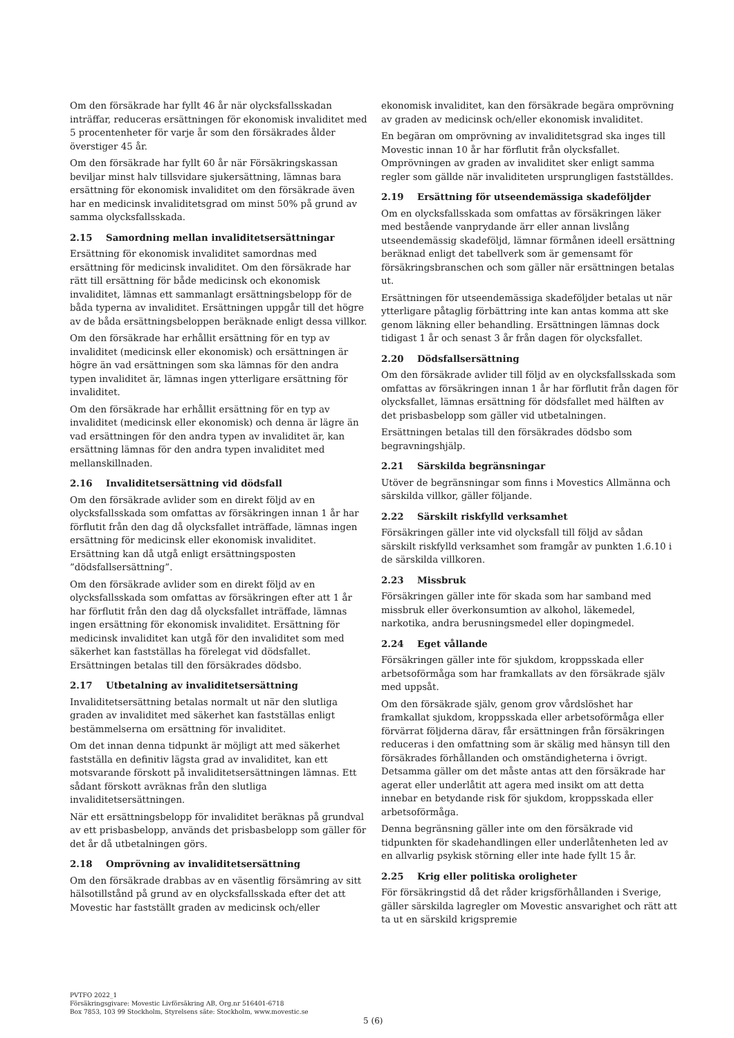Om den försäkrade har fyllt 46 år när olycksfallsskadan inträffar, reduceras ersättningen för ekonomisk invaliditet med 5 procentenheter för varje år som den försäkrades ålder överstiger 45 år.
Om den försäkrade har fyllt 60 år när Försäkringskassan beviljar minst halv tillsvidare sjukersättning, lämnas bara ersättning för ekonomisk invaliditet om den försäkrade även har en medicinsk invaliditetsgrad om minst 50% på grund av samma olycksfallsskada.
2.15 Samordning mellan invaliditetsersättningar
Ersättning för ekonomisk invaliditet samordnas med ersättning för medicinsk invaliditet. Om den försäkrade har rätt till ersättning för både medicinsk och ekonomisk invaliditet, lämnas ett sammanlagt ersättningsbelopp för de båda typerna av invaliditet. Ersättningen uppgår till det högre av de båda ersättningsbeloppen beräknade enligt dessa villkor.
Om den försäkrade har erhållit ersättning för en typ av invaliditet (medicinsk eller ekonomisk) och ersättningen är högre än vad ersättningen som ska lämnas för den andra typen invaliditet är, lämnas ingen ytterligare ersättning för invaliditet.
Om den försäkrade har erhållit ersättning för en typ av invaliditet (medicinsk eller ekonomisk) och denna är lägre än vad ersättningen för den andra typen av invaliditet är, kan ersättning lämnas för den andra typen invaliditet med mellanskillnaden.
2.16 Invaliditetsersättning vid dödsfall
Om den försäkrade avlider som en direkt följd av en olycksfallsskada som omfattas av försäkringen innan 1 år har förflutit från den dag då olycksfallet inträffade, lämnas ingen ersättning för medicinsk eller ekonomisk invaliditet. Ersättning kan då utgå enligt ersättningsposten ”dödsfallsersättning”.
Om den försäkrade avlider som en direkt följd av en olycksfallsskada som omfattas av försäkringen efter att 1 år har förflutit från den dag då olycksfallet inträffade, lämnas ingen ersättning för ekonomisk invaliditet. Ersättning för medicinsk invaliditet kan utgå för den invaliditet som med säkerhet kan fastställas ha förelegat vid dödsfallet. Ersättningen betalas till den försäkrades dödsbo.
2.17 Utbetalning av invaliditetsersättning
Invaliditetsersättning betalas normalt ut när den slutliga graden av invaliditet med säkerhet kan fastställas enligt bestämmelserna om ersättning för invaliditet.
Om det innan denna tidpunkt är möjligt att med säkerhet fastställa en definitiv lägsta grad av invaliditet, kan ett motsvarande förskott på invaliditetsersättningen lämnas. Ett sådant förskott avräknas från den slutliga invaliditetsersättningen.
När ett ersättningsbelopp för invaliditet beräknas på grundval av ett prisbasbelopp, används det prisbasbelopp som gäller för det år då utbetalningen görs.
2.18 Omprövning av invaliditetsersättning
Om den försäkrade drabbas av en väsentlig försämring av sitt hälsotillstånd på grund av en olycksfallsskada efter det att Movestic har fastställt graden av medicinsk och/eller
ekonomisk invaliditet, kan den försäkrade begära omprövning av graden av medicinsk och/eller ekonomisk invaliditet.
En begäran om omprövning av invaliditetsgrad ska inges till Movestic innan 10 år har förflutit från olycksfallet. Omprövningen av graden av invaliditet sker enligt samma regler som gällde när invaliditeten ursprungligen fastställdes.
2.19 Ersättning för utseendemässiga skadeföljder
Om en olycksfallsskada som omfattas av försäkringen läker med bestående vanprydande ärr eller annan livslång utseendemässig skadeföljd, lämnar förmånen ideell ersättning beräknad enligt det tabellverk som är gemensamt för försäkringsbranschen och som gäller när ersättningen betalas ut.
Ersättningen för utseendemässiga skadeföljder betalas ut när ytterligare påtaglig förbättring inte kan antas komma att ske genom läkning eller behandling. Ersättningen lämnas dock tidigast 1 år och senast 3 år från dagen för olycksfallet.
2.20 Dödsfallsersättning
Om den försäkrade avlider till följd av en olycksfallsskada som omfattas av försäkringen innan 1 år har förflutit från dagen för olycksfallet, lämnas ersättning för dödsfallet med hälften av det prisbasbelopp som gäller vid utbetalningen.
Ersättningen betalas till den försäkrades dödsbo som begravningshjälp.
2.21 Särskilda begränsningar
Utöver de begränsningar som finns i Movestics Allmänna och särskilda villkor, gäller följande.
2.22 Särskilt riskfylld verksamhet
Försäkringen gäller inte vid olycksfall till följd av sådan särskilt riskfylld verksamhet som framgår av punkten 1.6.10 i de särskilda villkoren.
2.23 Missbruk
Försäkringen gäller inte för skada som har samband med missbruk eller överkonsumtion av alkohol, läkemedel, narkotika, andra berusningsmedel eller dopingmedel.
2.24 Eget vållande
Försäkringen gäller inte för sjukdom, kroppsskada eller arbetsoförmåga som har framkallats av den försäkrade själv med uppsåt.
Om den försäkrade själv, genom grov vårdslöshet har framkallat sjukdom, kroppsskada eller arbetsoförmåga eller förvärrat följderna därav, får ersättningen från försäkringen reduceras i den omfattning som är skälig med hänsyn till den försäkrades förhållanden och omständigheterna i övrigt. Detsamma gäller om det måste antas att den försäkrade har agerat eller underlåtit att agera med insikt om att detta innebar en betydande risk för sjukdom, kroppsskada eller arbetsoförmåga.
Denna begränsning gäller inte om den försäkrade vid tidpunkten för skadehandlingen eller underlåtenheten led av en allvarlig psykisk störning eller inte hade fyllt 15 år.
2.25 Krig eller politiska oroligheter
För försäkringstid då det råder krigsförhållanden i Sverige, gäller särskilda lagregler om Movestic ansvarighet och rätt att ta ut en särskild krigspremie
PVTFO 2022_1
Försäkringsgivare: Movestic Livförsäkring AB, Org.nr 516401-6718
Box 7853, 103 99 Stockholm, Styrelsens säte: Stockholm, www.movestic.se
5 (6)